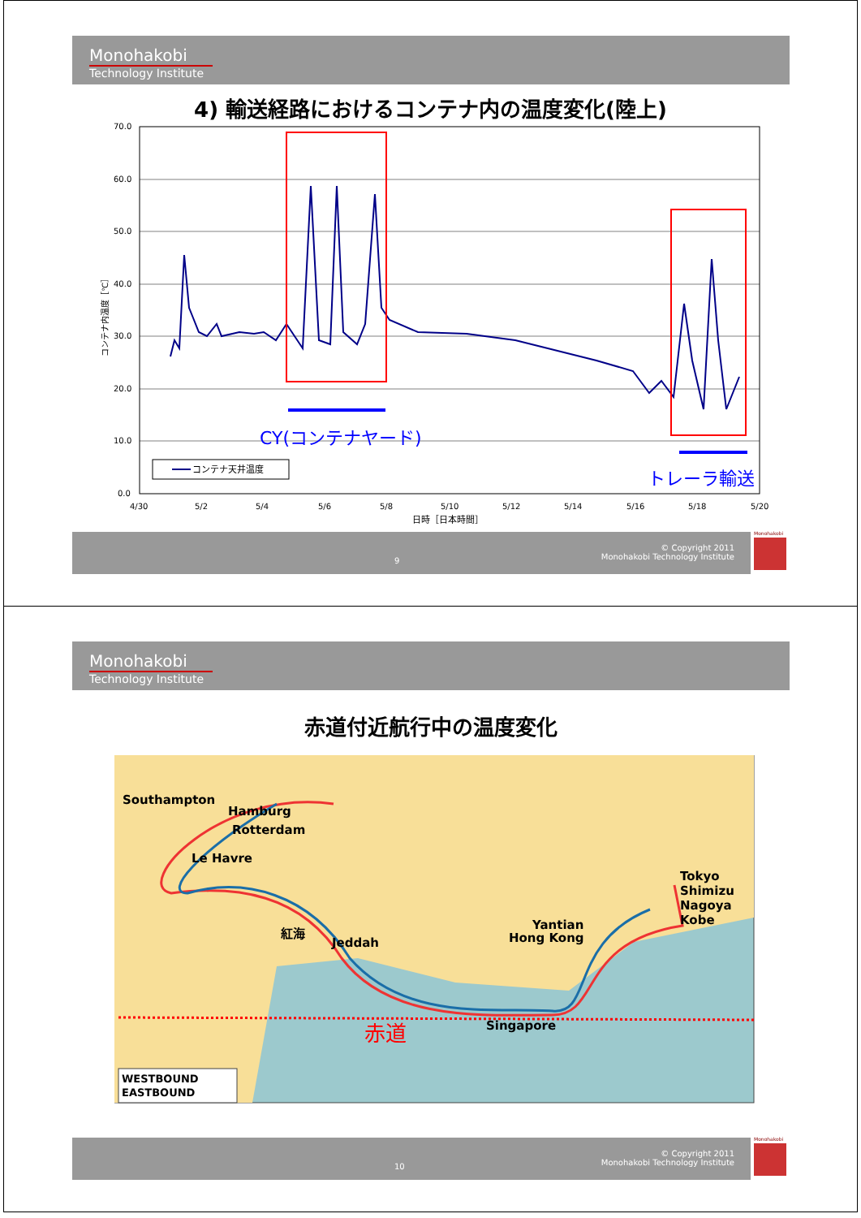Monohakobi
Technology Institute
4) 輸送経路におけるコンテナ内の温度変化(陸上)
70.0
60.0
50.0
40.0
30.0
20.0
10.0
0.0
4/30
5/2
5/4
5/6
5/8
5/10
5/12
5/14
5/16
5/18
5/20
日時［日本時間］
コンテナ内温度［℃］
CY(コンテナヤード)
トレーラ輸送
コンテナ天井温度
9
© Copyright 2011
Monohakobi Technology Institute
Monohakobi
Monohakobi
Technology Institute
赤道付近航行中の温度変化
Southampton
Hamburg
Rotterdam
Le Havre
紅海
Jeddah
Yantian
Hong Kong
Tokyo
Shimizu
Nagoya
Kobe
Singapore
赤道
WESTBOUND
EASTBOUND
10
© Copyright 2011
Monohakobi Technology Institute
Monohakobi